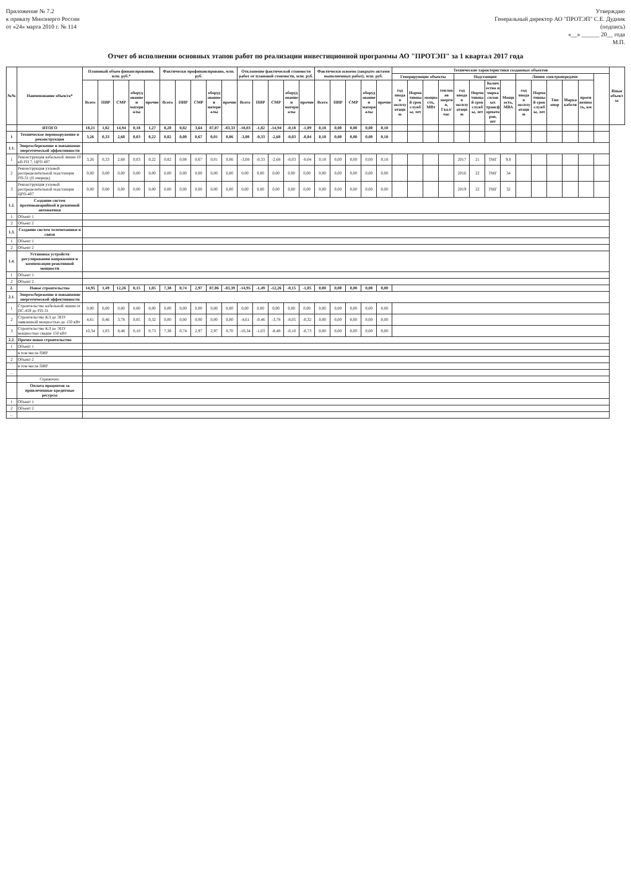Приложение № 7.2
к приказу Минэнерго России
от «24» марта 2010 г. № 114
Утверждаю
Генеральный директор АО "ПРОТЭП" С.Е. Дудник
(подпись)
«__» ______ 20__ года
М.П.
Отчет об исполнении основных этапов работ по реализации инвестиционной программы АО "ПРОТЭП" за 1 квартал 2017 года
| №№ | Наименование объекта* | Плановый объем финансирования, млн. руб.* | | | | | Фактически профинансировано, млн. руб. | | | | | Отклонение фактической стоимости работ от плановой стоимости, млн. руб. | | | | | Фактически освоено (закрыто актами выполненных работ), млн. руб. | | | | | Технические характеристики созданных объектов | | | | | | | | | | | | | | Иные объекты |
| --- | --- | --- | --- | --- | --- | --- | --- | --- | --- | --- | --- | --- | --- | --- | --- | --- | --- | --- | --- | --- | --- | --- | --- | --- | --- | --- | --- | --- | --- | --- | --- | --- | --- | --- | --- | --- |
| | | | | | | | | | | | | | | | | | | | | | | Генерирующие объекты | | | | Подстанции | | | | Линии электропередачи | | | | | | |
| | | Всего | ПИР | СМР | оборудование и материалы | прочие | Всего | ПИР | СМР | оборудование и материалы | прочие | Всего | ПИР | СМР | оборудование и материалы | прочие | Всего | ПИР | СМР | оборудование и материалы | прочие | год ввода в эксплуатацию | Нормативный срок службы, лет | мощность, МВт | тепловая энергия, Гкал/час | год ввода в эксплуатацию | Нормативный срок службы, лет | Количество и марка силовых трансформаторов, шт | Мощность, МВА | год ввода в эксплуатацию | Нормативный срок службы, лет | Тип опор | Марка кабеля | протяженность, км | | |
| | ИТОГО | 18,21 | 1,82 | 14,94 | 0,18 | 1,27 | 8,20 | 0,82 | 3,64 | 87,07 | -83,33 | -18,03 | -1,82 | -14,94 | -0,18 | -1,09 | 0,18 | 0,00 | 0,00 | 0,00 | 0,18 | | | | | | | | | | | | | | | |
| 1 | Техническое перевооружение и реконструкция | 3,26 | 0,33 | 2,68 | 0,03 | 0,22 | 0,82 | 0,08 | 0,67 | 0,01 | 0,06 | -3,08 | -0,33 | -2,68 | -0,03 | -0,04 | 0,18 | 0,00 | 0,00 | 0,00 | 0,18 | | | | | | | | | | | | | | | |
| 1.1. | Энергосбережение и повышение энергетической эффективности | | | | | | | | | | | | | | | | | | | | | | | | | | | | | | | | | | | |
| 1 | Реконструкция кабельной линии 10 кВ РП 7, ЦРП 407 | 3,26 | 0,33 | 2,68 | 0,03 | 0,22 | 0,82 | 0,08 | 0,67 | 0,01 | 0,06 | -3,08 | -0,33 | -2,68 | -0,03 | -0,04 | 0,18 | 0,00 | 0,00 | 0,00 | 0,18 | | | | | 2017 | 21 | ТМГ | 9,8 | | | | | | | |
| 2 | Реконструкция узловой распределительной подстанции РП-31 (II очередь) | 0,00 | 0,00 | 0,00 | 0,00 | 0,00 | 0,00 | 0,00 | 0,00 | 0,00 | 0,00 | 0,00 | 0,00 | 0,00 | 0,00 | 0,00 | 0,00 | 0,00 | 0,00 | 0,00 | 0,00 | | | | | 2016 | 22 | ТМГ | 34 | | | | | | | |
| 3 | Реконструкция узловой распределительной подстанции ЦРП-407 | 0,00 | 0,00 | 0,00 | 0,00 | 0,00 | 0,00 | 0,00 | 0,00 | 0,00 | 0,00 | 0,00 | 0,00 | 0,00 | 0,00 | 0,00 | 0,00 | 0,00 | 0,00 | 0,00 | 0,00 | | | | | 2019 | 22 | ТМГ | 32 | | | | | | | |
| 1.2. | Создание систем противоаварийной и режимной автоматики | | | | | | | | | | | | | | | | | | | | | | | | | | | | | | | | | | | |
| 1 | Объект 1 | | | | | | | | | | | | | | | | | | | | | | | | | | | | | | | | | | | |
| 2 | Объект 2 | | | | | | | | | | | | | | | | | | | | | | | | | | | | | | | | | | | |
| 1.3. | Создание систем телемеханики и связи | | | | | | | | | | | | | | | | | | | | | | | | | | | | | | | | | | | |
| 1 | Объект 1 | | | | | | | | | | | | | | | | | | | | | | | | | | | | | | | | | | | |
| 2 | Объект 2 | | | | | | | | | | | | | | | | | | | | | | | | | | | | | | | | | | | |
| 1.4. | Установка устройств регулирования напряжения и компенсации реактивной мощности | | | | | | | | | | | | | | | | | | | | | | | | | | | | | | | | | | | |
| 1 | Объект 1 | | | | | | | | | | | | | | | | | | | | | | | | | | | | | | | | | | | |
| 2 | Объект 2 | | | | | | | | | | | | | | | | | | | | | | | | | | | | | | | | | | | |
| 2. | Новое строительство | 14,95 | 1,49 | 12,26 | 0,15 | 1,05 | 7,38 | 0,74 | 2,97 | 87,06 | -83,39 | -14,95 | -1,49 | -12,26 | -0,15 | -1,05 | 0,00 | 0,00 | 0,00 | 0,00 | 0,00 | | | | | | | | | | | | | | | |
| 2.1. | Энергосбережение и повышение энергетической эффективности | | | | | | | | | | | | | | | | | | | | | | | | | | | | | | | | | | | |
| 1 | Строительство кабельной линии от ПС-459 до РП-31 | 0,00 | 0,00 | 0,00 | 0,00 | 0,00 | 0,00 | 0,00 | 0,00 | 0,00 | 0,00 | 0,00 | 0,00 | 0,00 | 0,00 | 0,00 | 0,00 | 0,00 | 0,00 | 0,00 | 0,00 | | | | | | | | | | | | | | | |
| 2 | Строительство КЛ до ЭПУ заявленной мощностью до 150 кВт | 4,61 | 0,46 | 3,78 | 0,05 | 0,32 | 0,00 | 0,00 | 0,00 | 0,00 | 0,00 | -4,61 | -0,46 | -3,78 | -0,05 | -0,32 | 0,00 | 0,00 | 0,00 | 0,00 | 0,00 | | | | | | | | | | | | | | | |
| 3 | Строительство КЛ до ЭПУ мощностью свыше 150 кВт | 10,34 | 1,03 | 8,48 | 0,10 | 0,73 | 7,38 | 0,74 | 2,97 | 2,97 | 0,70 | -10,34 | -1,03 | -8,48 | -0,10 | -0,73 | 0,00 | 0,00 | 0,00 | 0,00 | 0,00 | | | | | | | | | | | | | | | |
| 2.2. | Прочее новое строительство | | | | | | | | | | | | | | | | | | | | | | | | | | | | | | | | | | | |
| 1 | Объект 1 | | | | | | | | | | | | | | | | | | | | | | | | | | | | | | | | | | | |
| | в том числе ПИР | | | | | | | | | | | | | | | | | | | | | | | | | | | | | | | | | | | |
| 2 | Объект 2 | | | | | | | | | | | | | | | | | | | | | | | | | | | | | | | | | | | |
| | в том числе ПИР | | | | | | | | | | | | | | | | | | | | | | | | | | | | | | | | | | | |
| ... | | | | | | | | | | | | | | | | | | | | | | | | | | | | | | | | | | | | |
| | Справочно: | | | | | | | | | | | | | | | | | | | | | | | | | | | | | | | | | | | |
| | Оплата процентов за привлеченные кредитные ресурсы | | | | | | | | | | | | | | | | | | | | | | | | | | | | | | | | | | | |
| 1 | Объект 1 | | | | | | | | | | | | | | | | | | | | | | | | | | | | | | | | | | | |
| 2 | Объект 2 | | | | | | | | | | | | | | | | | | | | | | | | | | | | | | | | | | | |
| ... | | | | | | | | | | | | | | | | | | | | | | | | | | | | | | | | | | | | |